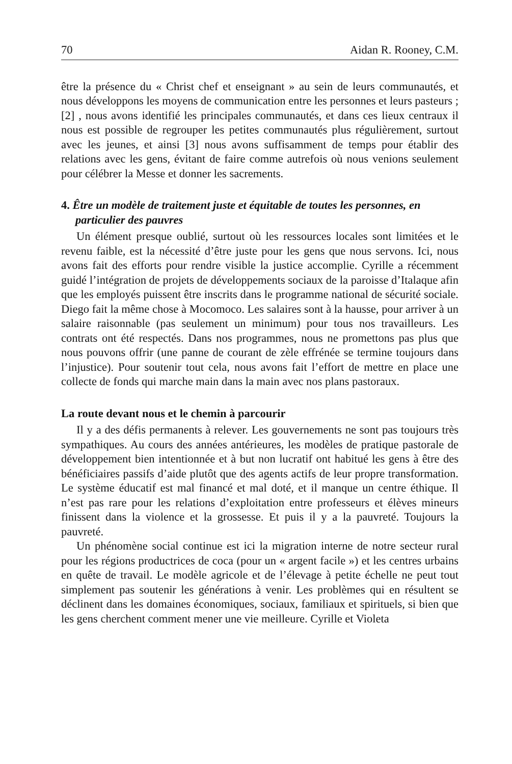70 Aidan R. Rooney, C.M.
être la présence du « Christ chef et enseignant » au sein de leurs communautés, et nous développons les moyens de communication entre les personnes et leurs pasteurs ; [2] , nous avons identifié les principales communautés, et dans ces lieux centraux il nous est possible de regrouper les petites communautés plus régulièrement, surtout avec les jeunes, et ainsi [3] nous avons suffisamment de temps pour établir des relations avec les gens, évitant de faire comme autrefois où nous venions seulement pour célébrer la Messe et donner les sacrements.
4. Être un modèle de traitement juste et équitable de toutes les personnes, en particulier des pauvres
Un élément presque oublié, surtout où les ressources locales sont limitées et le revenu faible, est la nécessité d’être juste pour les gens que nous servons. Ici, nous avons fait des efforts pour rendre visible la justice accomplie. Cyrille a récemment guidé l’intégration de projets de développements sociaux de la paroisse d’Italaque afin que les employés puissent être inscrits dans le programme national de sécurité sociale. Diego fait la même chose à Mocomoco. Les salaires sont à la hausse, pour arriver à un salaire raisonnable (pas seulement un minimum) pour tous nos travailleurs. Les contrats ont été respectés. Dans nos programmes, nous ne promettons pas plus que nous pouvons offrir (une panne de courant de zèle effrénée se termine toujours dans l’injustice). Pour soutenir tout cela, nous avons fait l’effort de mettre en place une collecte de fonds qui marche main dans la main avec nos plans pastoraux.
La route devant nous et le chemin à parcourir
Il y a des défis permanents à relever. Les gouvernements ne sont pas toujours très sympathiques. Au cours des années antérieures, les modèles de pratique pastorale de développement bien intentionnée et à but non lucratif ont habitué les gens à être des bénéficiaires passifs d’aide plutôt que des agents actifs de leur propre transformation. Le système éducatif est mal financé et mal doté, et il manque un centre éthique. Il n’est pas rare pour les relations d’exploitation entre professeurs et élèves mineurs finissent dans la violence et la grossesse. Et puis il y a la pauvreté. Toujours la pauvreté.
Un phénomène social continue est ici la migration interne de notre secteur rural pour les régions productrices de coca (pour un « argent facile ») et les centres urbains en quête de travail. Le modèle agricole et de l’élevage à petite échelle ne peut tout simplement pas soutenir les générations à venir. Les problèmes qui en résultent se déclinent dans les domaines économiques, sociaux, familiaux et spirituels, si bien que les gens cherchent comment mener une vie meilleure. Cyrille et Violeta